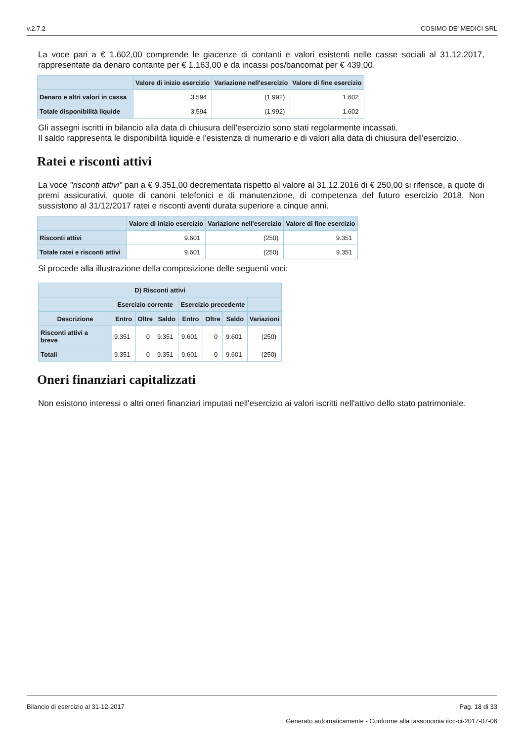v.2.7.2 COSIMO DE' MEDICI SRL
La voce pari a € 1.602,00 comprende le giacenze di contanti e valori esistenti nelle casse sociali al 31.12.2017, rappresentate da denaro contante per € 1.163,00 e da incassi pos/bancomat per € 439,00.
| | Valore di inizio esercizio | Variazione nell'esercizio | Valore di fine esercizio |
| --- | --- | --- | --- |
| Denaro e altri valori in cassa | 3.594 | (1.992) | 1.602 |
| Totale disponibilità liquide | 3.594 | (1.992) | 1.602 |
Gli assegni iscritti in bilancio alla data di chiusura dell'esercizio sono stati regolarmente incassati.
Il saldo rappresenta le disponibilità liquide e l'esistenza di numerario e di valori alla data di chiusura dell'esercizio.
Ratei e risconti attivi
La voce "risconti attivi" pari a € 9.351,00 decrementata rispetto al valore al 31.12.2016 di € 250,00 si riferisce, a quote di premi assicurativi, quote di canoni telefonici e di manutenzione, di competenza del futuro esercizio 2018. Non sussistono al 31/12/2017 ratei e risconti aventi durata superiore a cinque anni.
| | Valore di inizio esercizio | Variazione nell'esercizio | Valore di fine esercizio |
| --- | --- | --- | --- |
| Risconti attivi | 9.601 | (250) | 9.351 |
| Totale ratei e risconti attivi | 9.601 | (250) | 9.351 |
Si procede alla illustrazione della composizione delle seguenti voci:
| D) Risconti attivi | | | | | | | |
| --- | --- | --- | --- | --- | --- | --- | --- |
| | Esercizio corrente | | | Esercizio precedente | | | |
| Descrizione | Entro | Oltre | Saldo | Entro | Oltre | Saldo | Variazioni |
| Risconti attivi a breve | 9.351 | 0 | 9.351 | 9.601 | 0 | 9.601 | (250) |
| Totali | 9.351 | 0 | 9.351 | 9.601 | 0 | 9.601 | (250) |
Oneri finanziari capitalizzati
Non esistono interessi o altri oneri finanziari imputati nell'esercizio ai valori iscritti nell'attivo dello stato patrimoniale.
Bilancio di esercizio al 31-12-2017 Pag. 18 di 33
Generato automaticamente - Conforme alla tassonomia itcc-ci-2017-07-06